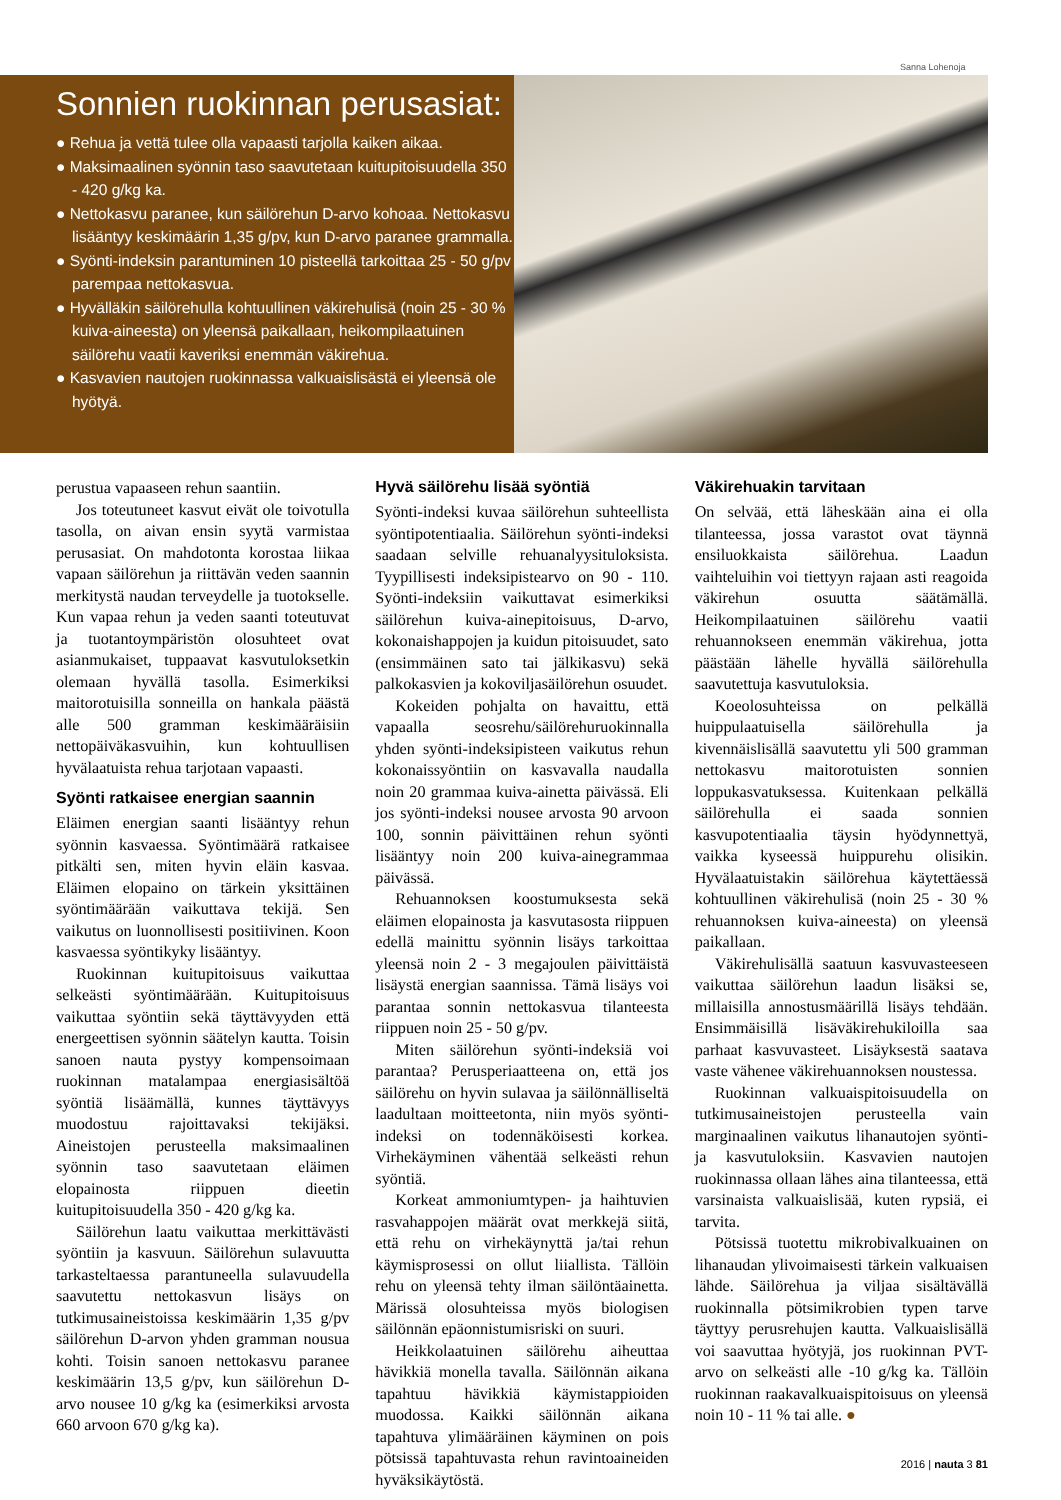Sanna Lohenoja
Sonnien ruokinnan perusasiat:
● Rehua ja vettä tulee olla vapaasti tarjolla kaiken aikaa.
● Maksimaalinen syönnin taso saavutetaan kuitupitoisuudella 350 - 420 g/kg ka.
● Nettokasvu paranee, kun säilörehun D-arvo kohoaa. Nettokasvu lisääntyy keskimäärin 1,35 g/pv, kun D-arvo paranee grammalla.
● Syönti-indeksin parantuminen 10 pisteellä tarkoittaa 25 - 50 g/pv parempaa nettokasvua.
● Hyvälläkin säilörehulla kohtuullinen väkirehulisä (noin 25 - 30 % kuiva-aineesta) on yleensä paikallaan, heikompilaatuinen säilörehu vaatii kaveriksi enemmän väkirehua.
● Kasvavien nautojen ruokinnassa valkuaislisästä ei yleensä ole hyötyä.
perustua vapaaseen rehun saantiin.
Jos toteutuneet kasvut eivät ole toivotulla tasolla, on aivan ensin syytä varmistaa perusasiat. On mahdotonta korostaa liikaa vapaan säilörehun ja riittävän veden saannin merkitystä naudan terveydelle ja tuotokselle. Kun vapaa rehun ja veden saanti toteutuvat ja tuotantoympäristön olosuhteet ovat asianmukaiset, tuppaavat kasvutuloksetkin olemaan hyvällä tasolla. Esimerkiksi maitorotuisilla sonneilla on hankala päästä alle 500 gramman keskimääräisiin nettopäiväkasvuihin, kun kohtuullisen hyvälaatuista rehua tarjotaan vapaasti.
Syönti ratkaisee energian saannin
Eläimen energian saanti lisääntyy rehun syönnin kasvaessa. Syöntimäärä ratkaisee pitkälti sen, miten hyvin eläin kasvaa. Eläimen elopaino on tärkein yksittäinen syöntimäärään vaikuttava tekijä. Sen vaikutus on luonnollisesti positiivinen. Koon kasvaessa syöntikyky lisääntyy.
Ruokinnan kuitupitoisuus vaikuttaa selkeästi syöntimäärään. Kuitupitoisuus vaikuttaa syöntiin sekä täyttävyyden että energeettisen syönnin säätelyn kautta. Toisin sanoen nauta pystyy kompensoimaan ruokinnan matalampaa energiasisältöä syöntiä lisäämällä, kunnes täyttävyys muodostuu rajoittavaksi tekijäksi. Aineistojen perusteella maksimaalinen syönnin taso saavutetaan eläimen elopainosta riippuen dieetin kuitupitoisuudella 350 - 420 g/kg ka.
Säilörehun laatu vaikuttaa merkittävästi syöntiin ja kasvuun. Säilörehun sulavuutta tarkasteltaessa parantuneella sulavuudella saavutettu nettokasvun lisäys on tutkimusaineistoissa keskimäärin 1,35 g/pv säilörehun D-arvon yhden gramman nousua kohti. Toisin sanoen nettokasvu paranee keskimäärin 13,5 g/pv, kun säilörehun D-arvo nousee 10 g/kg ka (esimerkiksi arvosta 660 arvoon 670 g/kg ka).
Hyvä säilörehu lisää syöntiä
Syönti-indeksi kuvaa säilörehun suhteellista syöntipotentiaalia. Säilörehun syönti-indeksi saadaan selville rehuanalyysituloksista. Tyypillisesti indeksipistearvo on 90 - 110. Syönti-indeksiin vaikuttavat esimerkiksi säilörehun kuiva-ainepitoisuus, D-arvo, kokonaishappojen ja kuidun pitoisuudet, sato (ensimmäinen sato tai jälkikasvu) sekä palkokasvien ja kokoviljasäilörehun osuudet.
Kokeiden pohjalta on havaittu, että vapaalla seosrehu/säilörehuruokinnalla yhden syönti-indeksipisteen vaikutus rehun kokonaissyöntiin on kasvavalla naudalla noin 20 grammaa kuiva-ainetta päivässä. Eli jos syönti-indeksi nousee arvosta 90 arvoon 100, sonnin päivittäinen rehun syönti lisääntyy noin 200 kuiva-ainegrammaa päivässä.
Rehuannoksen koostumuksesta sekä eläimen elopainosta ja kasvutasosta riippuen edellä mainittu syönnin lisäys tarkoittaa yleensä noin 2 - 3 megajoulen päivittäistä lisäystä energian saannissa. Tämä lisäys voi parantaa sonnin nettokasvua tilanteesta riippuen noin 25 - 50 g/pv.
Miten säilörehun syönti-indeksiä voi parantaa? Perusperiaatteena on, että jos säilörehu on hyvin sulavaa ja säilönnälliseltä laadultaan moitteetonta, niin myös syönti-indeksi on todennäköisesti korkea. Virhekäyminen vähentää selkeästi rehun syöntiä.
Korkeat ammoniumtypen- ja haihtuvien rasvahappojen määrät ovat merkkejä siitä, että rehu on virhekäynyttä ja/tai rehun käymisprosessi on ollut liiallista. Tällöin rehu on yleensä tehty ilman säilöntäainetta. Märissä olosuhteissa myös biologisen säilönnän epäonnistumisriski on suuri.
Heikkolaatuinen säilörehu aiheuttaa hävikkiä monella tavalla. Säilönnän aikana tapahtuu hävikkiä käymistappioiden muodossa. Kaikki säilönnän aikana tapahtuva ylimääräinen käyminen on pois pötsissä tapahtuvasta rehun ravintoaineiden hyväksikäytöstä.
Väkirehuakin tarvitaan
On selvää, että läheskään aina ei olla tilanteessa, jossa varastot ovat täynnä ensiluokkaista säilörehua. Laadun vaihteluihin voi tiettyyn rajaan asti reagoida väkirehun osuutta säätämällä. Heikompilaatuinen säilörehu vaatii rehuannokseen enemmän väkirehua, jotta päästään lähelle hyvällä säilörehulla saavutettuja kasvutuloksia.
Koeolosuhteissa on pelkällä huippulaatuisella säilörehulla ja kivennäislisällä saavutettu yli 500 gramman nettokasvu maitorotuisten sonnien loppukasvatuksessa. Kuitenkaan pelkällä säilörehulla ei saada sonnien kasvupotentiaalia täysin hyödynnettyä, vaikka kyseessä huippurehu olisikin. Hyvälaatuistakin säilörehua käytettäessä kohtuullinen väkirehulisä (noin 25 - 30 % rehuannoksen kuiva-aineesta) on yleensä paikallaan.
Väkirehulisällä saatuun kasvuvasteeseen vaikuttaa säilörehun laadun lisäksi se, millaisilla annostusmäärillä lisäys tehdään. Ensimmäisillä lisäväkirehukiloilla saa parhaat kasvuvasteet. Lisäyksestä saatava vaste vähenee väkirehuannoksen noustessa.
Ruokinnan valkuaispitoisuudella on tutkimusaineistojen perusteella vain marginaalinen vaikutus lihanautojen syönti- ja kasvutuloksiin. Kasvavien nautojen ruokinnassa ollaan lähes aina tilanteessa, että varsinaista valkuaislisää, kuten rypsiä, ei tarvita.
Pötsissä tuotettu mikrobivalkuainen on lihanaudan ylivoimaisesti tärkein valkuaisen lähde. Säilörehua ja viljaa sisältävällä ruokinnalla pötsimikrobien typen tarve täyttyy perusrehujen kautta. Valkuaislisällä voi saavuttaa hyötyjä, jos ruokinnan PVT-arvo on selkeästi alle -10 g/kg ka. Tällöin ruokinnan raakavalkuaispitoisuus on yleensä noin 10 - 11 % tai alle. ●
2016 | nauta 3 81